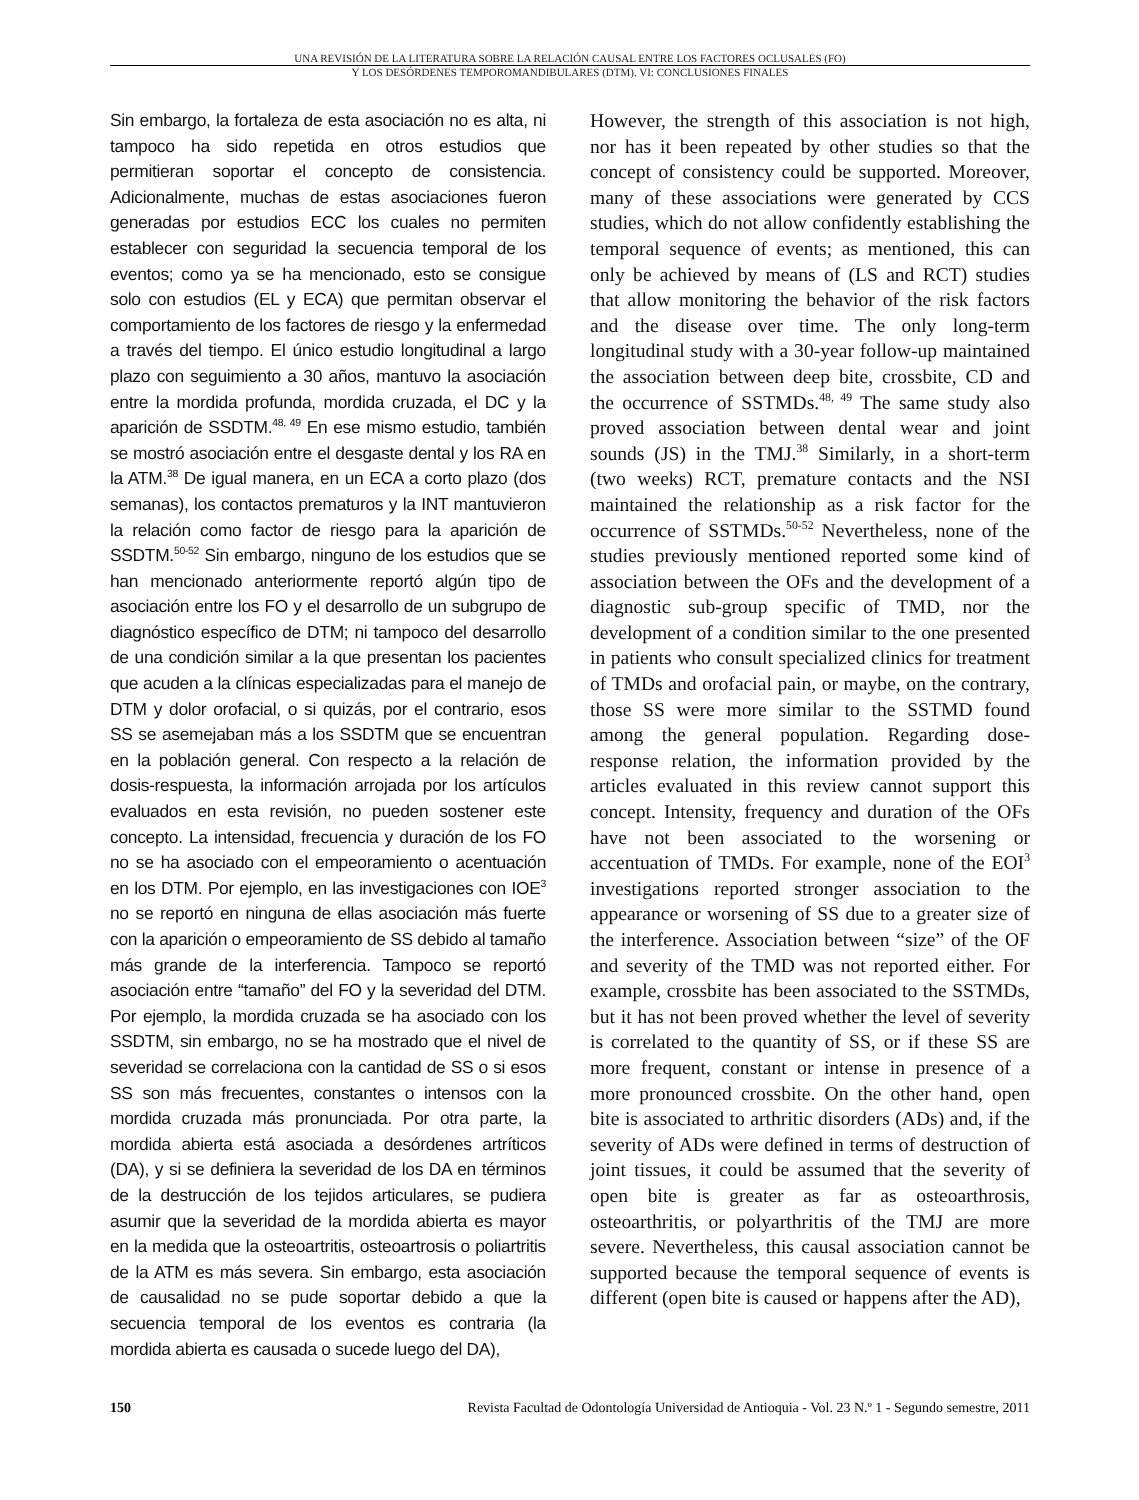UNA REVISIÓN DE LA LITERATURA SOBRE LA RELACIÓN CAUSAL ENTRE LOS FACTORES OCLUSALES (FO)
Y LOS DESÓRDENES TEMPOROMANDIBULARES (DTM). VI: CONCLUSIONES FINALES
Sin embargo, la fortaleza de esta asociación no es alta, ni tampoco ha sido repetida en otros estudios que permitieran soportar el concepto de consistencia. Adicionalmente, muchas de estas asociaciones fueron generadas por estudios ECC los cuales no permiten establecer con seguridad la secuencia temporal de los eventos; como ya se ha mencionado, esto se consigue solo con estudios (EL y ECA) que permitan observar el comportamiento de los factores de riesgo y la enfermedad a través del tiempo. El único estudio longitudinal a largo plazo con seguimiento a 30 años, mantuvo la asociación entre la mordida profunda, mordida cruzada, el DC y la aparición de SSDTM.<sup>48, 49</sup> En ese mismo estudio, también se mostró asociación entre el desgaste dental y los RA en la ATM.<sup>38</sup> De igual manera, en un ECA a corto plazo (dos semanas), los contactos prematuros y la INT mantuvieron la relación como factor de riesgo para la aparición de SSDTM.<sup>50-52</sup> Sin embargo, ninguno de los estudios que se han mencionado anteriormente reportó algún tipo de asociación entre los FO y el desarrollo de un subgrupo de diagnóstico específico de DTM; ni tampoco del desarrollo de una condición similar a la que presentan los pacientes que acuden a la clínicas especializadas para el manejo de DTM y dolor orofacial, o si quizás, por el contrario, esos SS se asemejaban más a los SSDTM que se encuentran en la población general. Con respecto a la relación de dosis-respuesta, la información arrojada por los artículos evaluados en esta revisión, no pueden sostener este concepto. La intensidad, frecuencia y duración de los FO no se ha asociado con el empeoramiento o acentuación en los DTM. Por ejemplo, en las investigaciones con IOE<sup>3</sup> no se reportó en ninguna de ellas asociación más fuerte con la aparición o empeoramiento de SS debido al tamaño más grande de la interferencia. Tampoco se reportó asociación entre “tamaño” del FO y la severidad del DTM. Por ejemplo, la mordida cruzada se ha asociado con los SSDTM, sin embargo, no se ha mostrado que el nivel de severidad se correlaciona con la cantidad de SS o si esos SS son más frecuentes, constantes o intensos con la mordida cruzada más pronunciada. Por otra parte, la mordida abierta está asociada a desórdenes artríticos (DA), y si se definiera la severidad de los DA en términos de la destrucción de los tejidos articulares, se pudiera asumir que la severidad de la mordida abierta es mayor en la medida que la osteoartritis, osteoartrosis o poliartritis de la ATM es más severa. Sin embargo, esta asociación de causalidad no se pude soportar debido a que la secuencia temporal de los eventos es contraria (la mordida abierta es causada o sucede luego del DA),
However, the strength of this association is not high, nor has it been repeated by other studies so that the concept of consistency could be supported. Moreover, many of these associations were generated by CCS studies, which do not allow confidently establishing the temporal sequence of events; as mentioned, this can only be achieved by means of (LS and RCT) studies that allow monitoring the behavior of the risk factors and the disease over time. The only long-term longitudinal study with a 30-year follow-up maintained the association between deep bite, crossbite, CD and the occurrence of SSTMDs.<sup>48, 49</sup> The same study also proved association between dental wear and joint sounds (JS) in the TMJ.<sup>38</sup> Similarly, in a short-term (two weeks) RCT, premature contacts and the NSI maintained the relationship as a risk factor for the occurrence of SSTMDs.<sup>50-52</sup> Nevertheless, none of the studies previously mentioned reported some kind of association between the OFs and the development of a diagnostic sub-group specific of TMD, nor the development of a condition similar to the one presented in patients who consult specialized clinics for treatment of TMDs and orofacial pain, or maybe, on the contrary, those SS were more similar to the SSTMD found among the general population. Regarding dose-response relation, the information provided by the articles evaluated in this review cannot support this concept. Intensity, frequency and duration of the OFs have not been associated to the worsening or accentuation of TMDs. For example, none of the EOI<sup>3</sup> investigations reported stronger association to the appearance or worsening of SS due to a greater size of the interference. Association between “size” of the OF and severity of the TMD was not reported either. For example, crossbite has been associated to the SSTMDs, but it has not been proved whether the level of severity is correlated to the quantity of SS, or if these SS are more frequent, constant or intense in presence of a more pronounced crossbite. On the other hand, open bite is associated to arthritic disorders (ADs) and, if the severity of ADs were defined in terms of destruction of joint tissues, it could be assumed that the severity of open bite is greater as far as osteoarthrosis, osteoarthritis, or polyarthritis of the TMJ are more severe. Nevertheless, this causal association cannot be supported because the temporal sequence of events is different (open bite is caused or happens after the AD),
150 Revista Facultad de Odontología Universidad de Antioquia - Vol. 23 N.º 1 - Segundo semestre, 2011